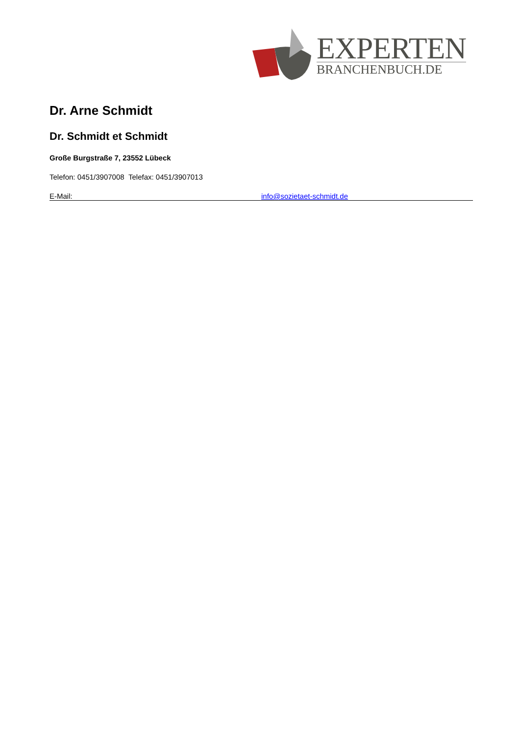EXPERTEN
BRANCHENBUCH.DE
Dr. Arne Schmidt
Dr. Schmidt et Schmidt
Große Burgstraße 7, 23552 Lübeck
Telefon: 0451/3907008 Telefax: 0451/3907013
E-Mail: info@sozietaet-schmidt.de